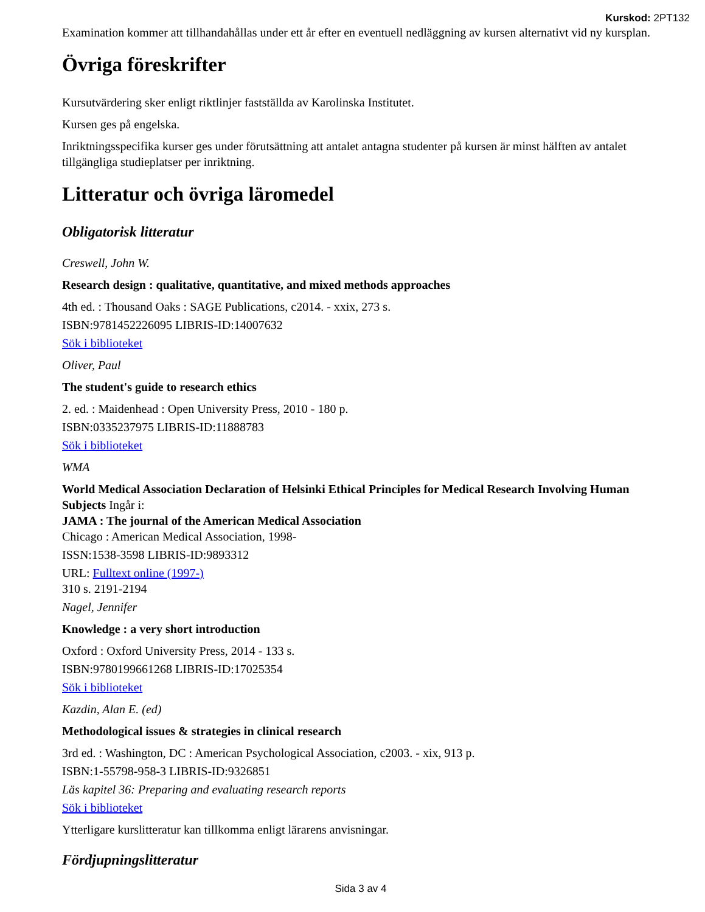Kurskod: 2PT132
Examination kommer att tillhandahållas under ett år efter en eventuell nedläggning av kursen alternativt vid ny kursplan.
Övriga föreskrifter
Kursutvärdering sker enligt riktlinjer fastställda av Karolinska Institutet.
Kursen ges på engelska.
Inriktningsspecifika kurser ges under förutsättning att antalet antagna studenter på kursen är minst hälften av antalet tillgängliga studieplatser per inriktning.
Litteratur och övriga läromedel
Obligatorisk litteratur
Creswell, John W.
Research design : qualitative, quantitative, and mixed methods approaches
4th ed. : Thousand Oaks : SAGE Publications, c2014. - xxix, 273 s.
ISBN:9781452226095 LIBRIS-ID:14007632
Sök i biblioteket
Oliver, Paul
The student's guide to research ethics
2. ed. : Maidenhead : Open University Press, 2010 - 180 p.
ISBN:0335237975 LIBRIS-ID:11888783
Sök i biblioteket
WMA
World Medical Association Declaration of Helsinki Ethical Principles for Medical Research Involving Human Subjects Ingår i:
JAMA : The journal of the American Medical Association
Chicago : American Medical Association, 1998-
ISSN:1538-3598 LIBRIS-ID:9893312
URL: Fulltext online (1997-)
310 s. 2191-2194
Nagel, Jennifer
Knowledge : a very short introduction
Oxford : Oxford University Press, 2014 - 133 s.
ISBN:9780199661268 LIBRIS-ID:17025354
Sök i biblioteket
Kazdin, Alan E. (ed)
Methodological issues & strategies in clinical research
3rd ed. : Washington, DC : American Psychological Association, c2003. - xix, 913 p.
ISBN:1-55798-958-3 LIBRIS-ID:9326851
Läs kapitel 36: Preparing and evaluating research reports
Sök i biblioteket
Ytterligare kurslitteratur kan tillkomma enligt lärarens anvisningar.
Fördjupningslitteratur
Sida 3 av 4